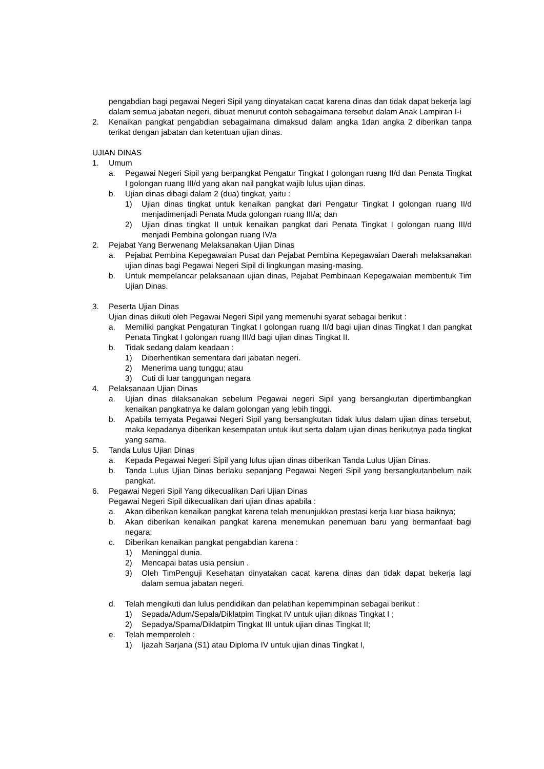pengabdian bagi pegawai Negeri Sipil yang dinyatakan cacat karena dinas dan tidak dapat bekerja lagi dalam semua jabatan negeri, dibuat menurut contoh sebagaimana tersebut dalam Anak Lampiran I-i
2. Kenaikan pangkat pengabdian sebagaimana dimaksud dalam angka 1dan angka 2 diberikan tanpa terikat dengan jabatan dan ketentuan ujian dinas.
UJIAN DINAS
1. Umum
a. Pegawai Negeri Sipil yang berpangkat Pengatur Tingkat I golongan ruang II/d dan Penata Tingkat I golongan ruang III/d yang akan nail pangkat wajib lulus ujian dinas.
b. Ujian dinas dibagi dalam 2 (dua) tingkat, yaitu :
1) Ujian dinas tingkat untuk kenaikan pangkat dari Pengatur Tingkat I golongan ruang II/d menjadimenjadi Penata Muda golongan ruang III/a; dan
2) Ujian dinas tingkat II untuk kenaikan pangkat dari Penata Tingkat I golongan ruang III/d menjadi Pembina golongan ruang IV/a
2. Pejabat Yang Berwenang Melaksanakan Ujian Dinas
a. Pejabat Pembina Kepegawaian Pusat dan Pejabat Pembina Kepegawaian Daerah melaksanakan ujian dinas bagi Pegawai Negeri Sipil di lingkungan masing-masing.
b. Untuk mempelancar pelaksanaan ujian dinas, Pejabat Pembinaan Kepegawaian membentuk Tim Ujian Dinas.
3. Peserta Ujian Dinas
Ujian dinas diikuti oleh Pegawai Negeri Sipil yang memenuhi syarat sebagai berikut :
a. Memiliki pangkat Pengaturan Tingkat I golongan ruang II/d bagi ujian dinas Tingkat I dan pangkat Penata Tingkat I golongan ruang III/d bagi ujian dinas Tingkat II.
b. Tidak sedang dalam keadaan :
1) Diberhentikan sementara dari jabatan negeri.
2) Menerima uang tunggu; atau
3) Cuti di luar tanggungan negara
4. Pelaksanaan Ujian Dinas
a. Ujian dinas dilaksanakan sebelum Pegawai negeri Sipil yang bersangkutan dipertimbangkan kenaikan pangkatnya ke dalam golongan yang lebih tinggi.
b. Apabila ternyata Pegawai Negeri Sipil yang bersangkutan tidak lulus dalam ujian dinas tersebut, maka kepadanya diberikan kesempatan untuk ikut serta dalam ujian dinas berikutnya pada tingkat yang sama.
5. Tanda Lulus Ujian Dinas
a. Kepada Pegawai Negeri Sipil yang lulus ujian dinas diberikan Tanda Lulus Ujian Dinas.
b. Tanda Lulus Ujian Dinas berlaku sepanjang Pegawai Negeri Sipil yang bersangkutanbelum naik pangkat.
6. Pegawai Negeri Sipil Yang dikecualikan Dari Ujian Dinas
Pegawai Negeri Sipil dikecualikan dari ujian dinas apabila :
a. Akan diberikan kenaikan pangkat karena telah menunjukkan prestasi kerja luar biasa baiknya;
b. Akan diberikan kenaikan pangkat karena menemukan penemuan baru yang bermanfaat bagi negara;
c. Diberikan kenaikan pangkat pengabdian karena :
1) Meninggal dunia.
2) Mencapai batas usia pensiun .
3) Oleh TimPenguji Kesehatan dinyatakan cacat karena dinas dan tidak dapat bekerja lagi dalam semua jabatan negeri.
d. Telah mengikuti dan lulus pendidikan dan pelatihan kepemimpinan sebagai berikut :
1) Sepada/Adum/Sepala/Diklatpim Tingkat IV untuk ujian diknas Tingkat I ;
2) Sepadya/Spama/Diklatpim Tingkat III untuk ujian dinas Tingkat II;
e. Telah memperoleh :
1) Ijazah Sarjana (S1) atau Diploma IV untuk ujian dinas Tingkat I,